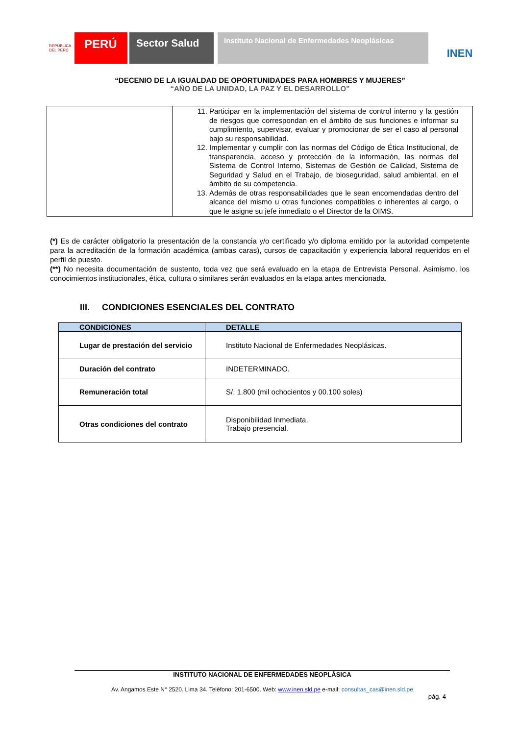REPÚBLICA DEL PERÚ
PERÚ Sector Salud
Instituto Nacional de Enfermedades Neoplásicas
INEN
“DECENIO DE LA IGUALDAD DE OPORTUNIDADES PARA HOMBRES Y MUJERES”
“AÑO DE LA UNIDAD, LA PAZ Y EL DESARROLLO”
| | 11. Participar en la implementación del sistema de control interno y la gestión de riesgos que correspondan en el ámbito de sus funciones e informar su cumplimiento, supervisar, evaluar y promocionar de ser el caso al personal bajo su responsabilidad. 12. Implementar y cumplir con las normas del Código de Ética Institucional, de transparencia, acceso y protección de la información, las normas del Sistema de Control Interno, Sistemas de Gestión de Calidad, Sistema de Seguridad y Salud en el Trabajo, de bioseguridad, salud ambiental, en el ámbito de su competencia. 13. Además de otras responsabilidades que le sean encomendadas dentro del alcance del mismo u otras funciones compatibles o inherentes al cargo, o que le asigne su jefe inmediato o el Director de la OIMS. |
(*) Es de carácter obligatorio la presentación de la constancia y/o certificado y/o diploma emitido por la autoridad competente para la acreditación de la formación académica (ambas caras), cursos de capacitación y experiencia laboral requeridos en el perfil de puesto.
(**) No necesita documentación de sustento, toda vez que será evaluado en la etapa de Entrevista Personal. Asimismo, los conocimientos institucionales, ética, cultura o similares serán evaluados en la etapa antes mencionada.
III. CONDICIONES ESENCIALES DEL CONTRATO
| CONDICIONES | DETALLE |
| --- | --- |
| Lugar de prestación del servicio | Instituto Nacional de Enfermedades Neoplásicas. |
| Duración del contrato | INDETERMINADO. |
| Remuneración total | S/. 1.800 (mil ochocientos y 00.100 soles) |
| Otras condiciones del contrato | Disponibilidad Inmediata. Trabajo presencial. |
INSTITUTO NACIONAL DE ENFERMEDADES NEOPLÁSICA
Av. Angamos Este N° 2520. Lima 34. Teléfono: 201-6500. Web: www.inen.sld.pe e-mail: consultas_cas@inen.sld.pe
pág. 4